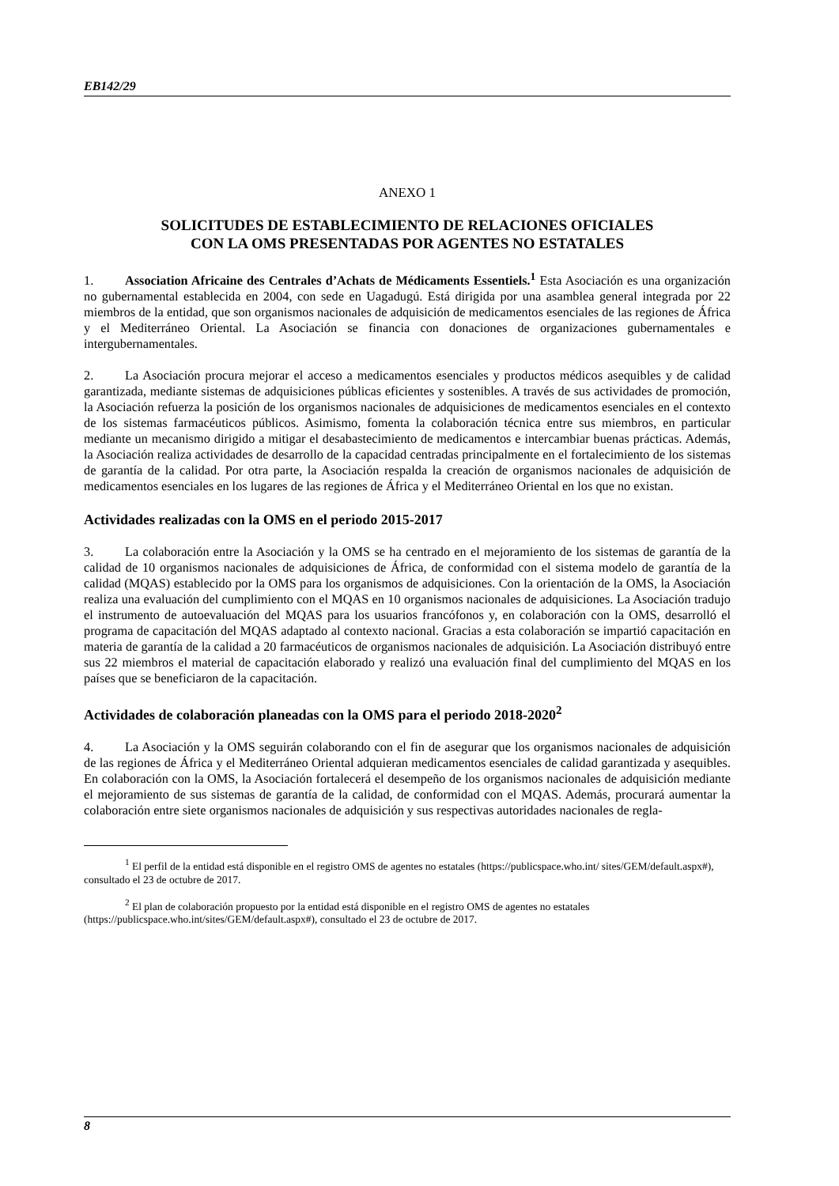EB142/29
ANEXO 1
SOLICITUDES DE ESTABLECIMIENTO DE RELACIONES OFICIALES
CON LA OMS PRESENTADAS POR AGENTES NO ESTATALES
1. Association Africaine des Centrales d’Achats de Médicaments Essentiels.<sup>1</sup> Esta Asociación es una organización no gubernamental establecida en 2004, con sede en Uagadugú. Está dirigida por una asamblea general integrada por 22 miembros de la entidad, que son organismos nacionales de adquisición de medicamentos esenciales de las regiones de África y el Mediterráneo Oriental. La Asociación se financia con donaciones de organizaciones gubernamentales e intergubernamentales.
2. La Asociación procura mejorar el acceso a medicamentos esenciales y productos médicos asequibles y de calidad garantizada, mediante sistemas de adquisiciones públicas eficientes y sostenibles. A través de sus actividades de promoción, la Asociación refuerza la posición de los organismos nacionales de adquisiciones de medicamentos esenciales en el contexto de los sistemas farmacéuticos públicos. Asimismo, fomenta la colaboración técnica entre sus miembros, en particular mediante un mecanismo dirigido a mitigar el desabastecimiento de medicamentos e intercambiar buenas prácticas. Además, la Asociación realiza actividades de desarrollo de la capacidad centradas principalmente en el fortalecimiento de los sistemas de garantía de la calidad. Por otra parte, la Asociación respalda la creación de organismos nacionales de adquisición de medicamentos esenciales en los lugares de las regiones de África y el Mediterráneo Oriental en los que no existan.
Actividades realizadas con la OMS en el periodo 2015-2017
3. La colaboración entre la Asociación y la OMS se ha centrado en el mejoramiento de los sistemas de garantía de la calidad de 10 organismos nacionales de adquisiciones de África, de conformidad con el sistema modelo de garantía de la calidad (MQAS) establecido por la OMS para los organismos de adquisiciones. Con la orientación de la OMS, la Asociación realiza una evaluación del cumplimiento con el MQAS en 10 organismos nacionales de adquisiciones. La Asociación tradujo el instrumento de autoevaluación del MQAS para los usuarios francófonos y, en colaboración con la OMS, desarrolló el programa de capacitación del MQAS adaptado al contexto nacional. Gracias a esta colaboración se impartió capacitación en materia de garantía de la calidad a 20 farmacéuticos de organismos nacionales de adquisición. La Asociación distribuyó entre sus 22 miembros el material de capacitación elaborado y realizó una evaluación final del cumplimiento del MQAS en los países que se beneficiaron de la capacitación.
Actividades de colaboración planeadas con la OMS para el periodo 2018-2020<sup>2</sup>
4. La Asociación y la OMS seguirán colaborando con el fin de asegurar que los organismos nacionales de adquisición de las regiones de África y el Mediterráneo Oriental adquieran medicamentos esenciales de calidad garantizada y asequibles. En colaboración con la OMS, la Asociación fortalecerá el desempeño de los organismos nacionales de adquisición mediante el mejoramiento de sus sistemas de garantía de la calidad, de conformidad con el MQAS. Además, procurará aumentar la colaboración entre siete organismos nacionales de adquisición y sus respectivas autoridades nacionales de regla-
<sup>1</sup> El perfil de la entidad está disponible en el registro OMS de agentes no estatales (https://publicspace.who.int/ sites/GEM/default.aspx#), consultado el 23 de octubre de 2017.
<sup>2</sup> El plan de colaboración propuesto por la entidad está disponible en el registro OMS de agentes no estatales (https://publicspace.who.int/sites/GEM/default.aspx#), consultado el 23 de octubre de 2017.
8